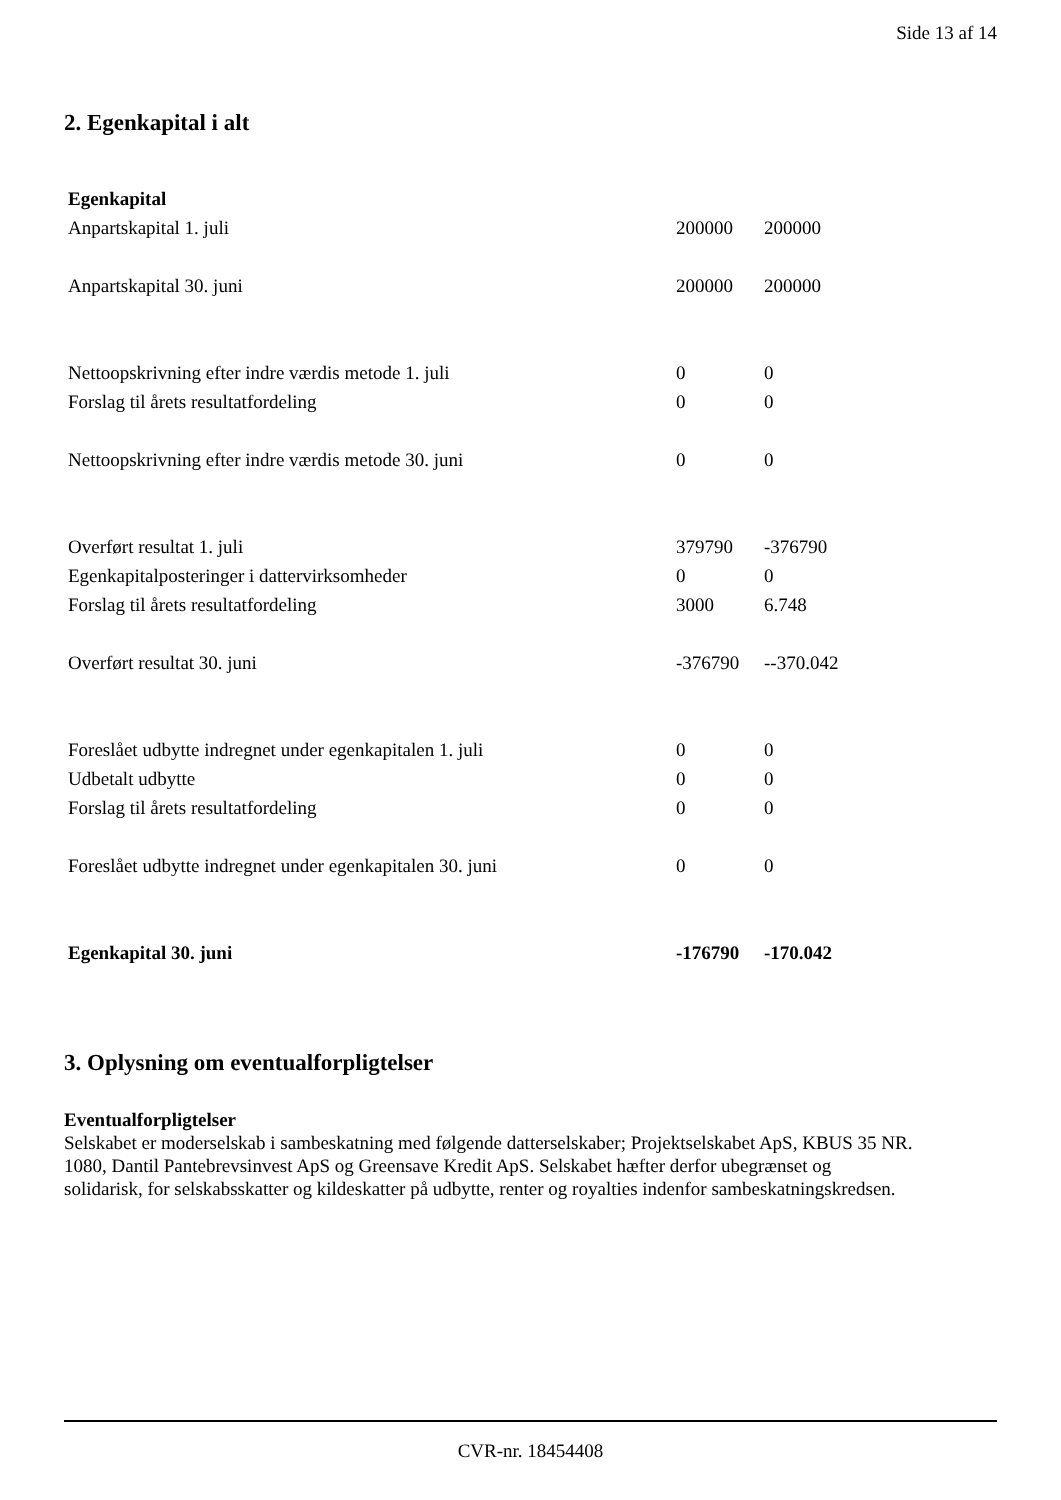Side 13 af 14
2. Egenkapital i alt
| Egenkapital | | |
| Anpartskapital 1. juli | 200000 | 200000 |
| Anpartskapital 30. juni | 200000 | 200000 |
| Nettoopskrivning efter indre værdis metode 1. juli | 0 | 0 |
| Forslag til årets resultatfordeling | 0 | 0 |
| Nettoopskrivning efter indre værdis metode 30. juni | 0 | 0 |
| Overført resultat 1. juli | 379790 | -376790 |
| Egenkapitalposteringer i dattervirksomheder | 0 | 0 |
| Forslag til årets resultatfordeling | 3000 | 6.748 |
| Overført resultat 30. juni | -376790 | --370.042 |
| Foreslået udbytte indregnet under egenkapitalen 1. juli | 0 | 0 |
| Udbetalt udbytte | 0 | 0 |
| Forslag til årets resultatfordeling | 0 | 0 |
| Foreslået udbytte indregnet under egenkapitalen 30. juni | 0 | 0 |
| Egenkapital 30. juni | -176790 | -170.042 |
3. Oplysning om eventualforpligtelser
Eventualforpligtelser
Selskabet er moderselskab i sambeskatning med følgende datterselskaber; Projektselskabet ApS, KBUS 35 NR. 1080, Dantil Pantebrevsinvest ApS og Greensave Kredit ApS. Selskabet hæfter derfor ubegrænset og solidarisk, for selskabsskatter og kildeskatter på udbytte, renter og royalties indenfor sambeskatningskredsen.
CVR-nr. 18454408